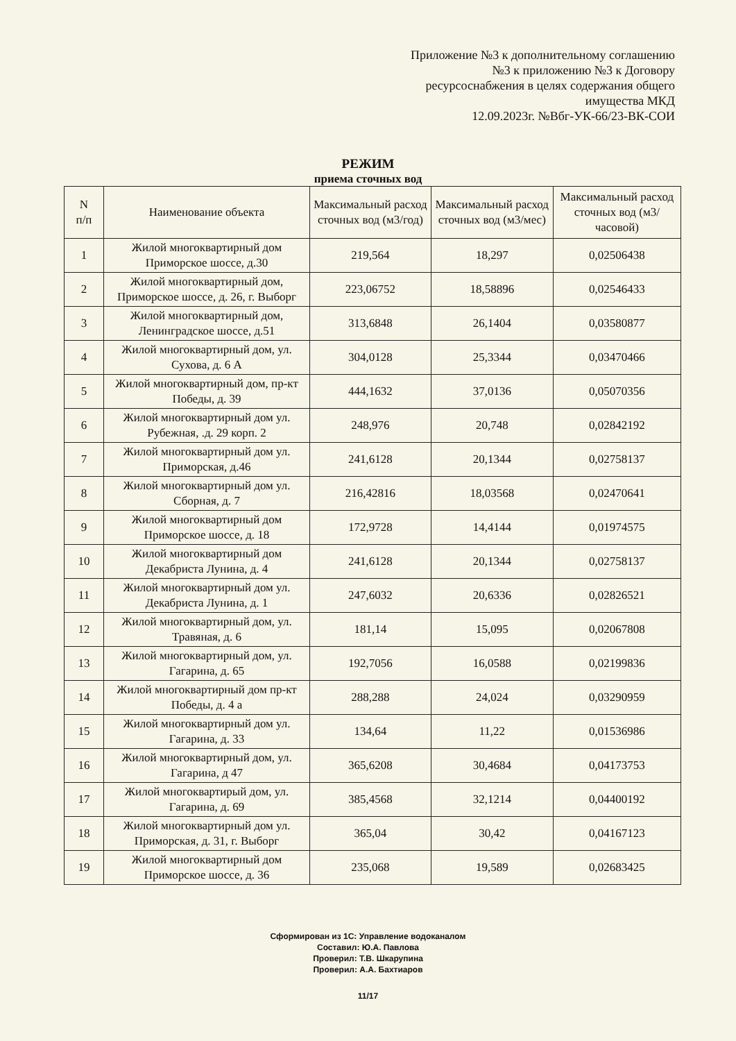Приложение №3 к дополнительному соглашению
№3 к приложению №3 к Договору
ресурсоснабжения в целях содержания общего
имущества МКД
12.09.2023г. №Вбг-УК-66/23-ВК-СОИ
РЕЖИМ
приема сточных вод
| N п/п | Наименование объекта | Максимальный расход сточных вод (м3/год) | Максимальный расход сточных вод (м3/мес) | Максимальный расход сточных вод (м3/часовой) |
| --- | --- | --- | --- | --- |
| 1 | Жилой многоквартирный дом Приморское шоссе, д.30 | 219,564 | 18,297 | 0,02506438 |
| 2 | Жилой многоквартирный дом, Приморское шоссе, д. 26, г. Выборг | 223,06752 | 18,58896 | 0,02546433 |
| 3 | Жилой многоквартирный дом, Ленинградское шоссе, д.51 | 313,6848 | 26,1404 | 0,03580877 |
| 4 | Жилой многоквартирный дом, ул. Сухова, д. 6 А | 304,0128 | 25,3344 | 0,03470466 |
| 5 | Жилой многоквартирный дом, пр-кт Победы, д. 39 | 444,1632 | 37,0136 | 0,05070356 |
| 6 | Жилой многоквартирный дом ул. Рубежная, .д. 29 корп. 2 | 248,976 | 20,748 | 0,02842192 |
| 7 | Жилой многоквартирный дом ул. Приморская, д.46 | 241,6128 | 20,1344 | 0,02758137 |
| 8 | Жилой многоквартирный дом ул. Сборная, д. 7 | 216,42816 | 18,03568 | 0,02470641 |
| 9 | Жилой многоквартирный дом Приморское шоссе, д. 18 | 172,9728 | 14,4144 | 0,01974575 |
| 10 | Жилой многоквартирный дом Декабриста Лунина, д. 4 | 241,6128 | 20,1344 | 0,02758137 |
| 11 | Жилой многоквартирный дом ул. Декабриста Лунина, д. 1 | 247,6032 | 20,6336 | 0,02826521 |
| 12 | Жилой многоквартирный дом, ул. Травяная, д. 6 | 181,14 | 15,095 | 0,02067808 |
| 13 | Жилой многоквартирный дом, ул. Гагарина, д. 65 | 192,7056 | 16,0588 | 0,02199836 |
| 14 | Жилой многоквартирный дом пр-кт Победы, д. 4 а | 288,288 | 24,024 | 0,03290959 |
| 15 | Жилой многоквартирный дом ул. Гагарина, д. 33 | 134,64 | 11,22 | 0,01536986 |
| 16 | Жилой многоквартирный дом, ул. Гагарина, д 47 | 365,6208 | 30,4684 | 0,04173753 |
| 17 | Жилой многоквартирый дом, ул. Гагарина, д. 69 | 385,4568 | 32,1214 | 0,04400192 |
| 18 | Жилой многоквартирный дом ул. Приморская, д. 31, г. Выборг | 365,04 | 30,42 | 0,04167123 |
| 19 | Жилой многоквартирный дом Приморское шоссе, д. 36 | 235,068 | 19,589 | 0,02683425 |
Сформирован из 1С: Управление водоканалом
Составил: Ю.А. Павлова
Проверил: Т.В. Шкарупина
Проверил: А.А. Бахтиаров
11/17